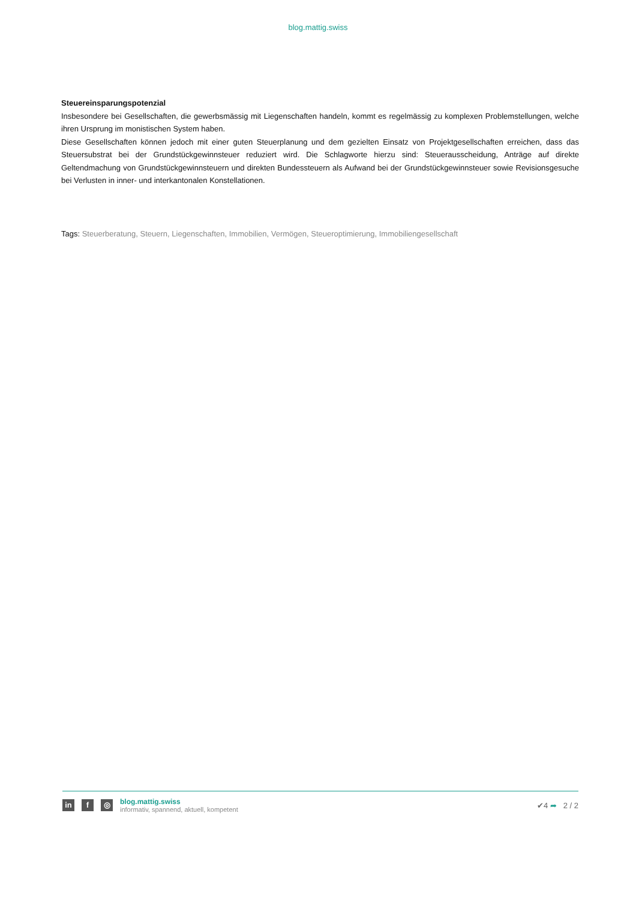blog.mattig.swiss
Steuereinsparungspotenzial
Insbesondere bei Gesellschaften, die gewerbsmässig mit Liegenschaften handeln, kommt es regelmässig zu komplexen Problemstellungen, welche ihren Ursprung im monistischen System haben.
Diese Gesellschaften können jedoch mit einer guten Steuerplanung und dem gezielten Einsatz von Projektgesellschaften erreichen, dass das Steuersubstrat bei der Grundstückgewinnsteuer reduziert wird. Die Schlagworte hierzu sind: Steuerausscheidung, Anträge auf direkte Geltendmachung von Grundstückgewinnsteuern und direkten Bundessteuern als Aufwand bei der Grundstückgewinnsteuer sowie Revisionsgesuche bei Verlusten in inner- und interkantonalen Konstellationen.
Tags: Steuerberatung, Steuern, Liegenschaften, Immobilien, Vermögen, Steueroptimierung, Immobiliengesellschaft
in f ◎
blog.mattig.swiss
informativ, spannend, aktuell, kompetent
✔4 ➦ 2 / 2